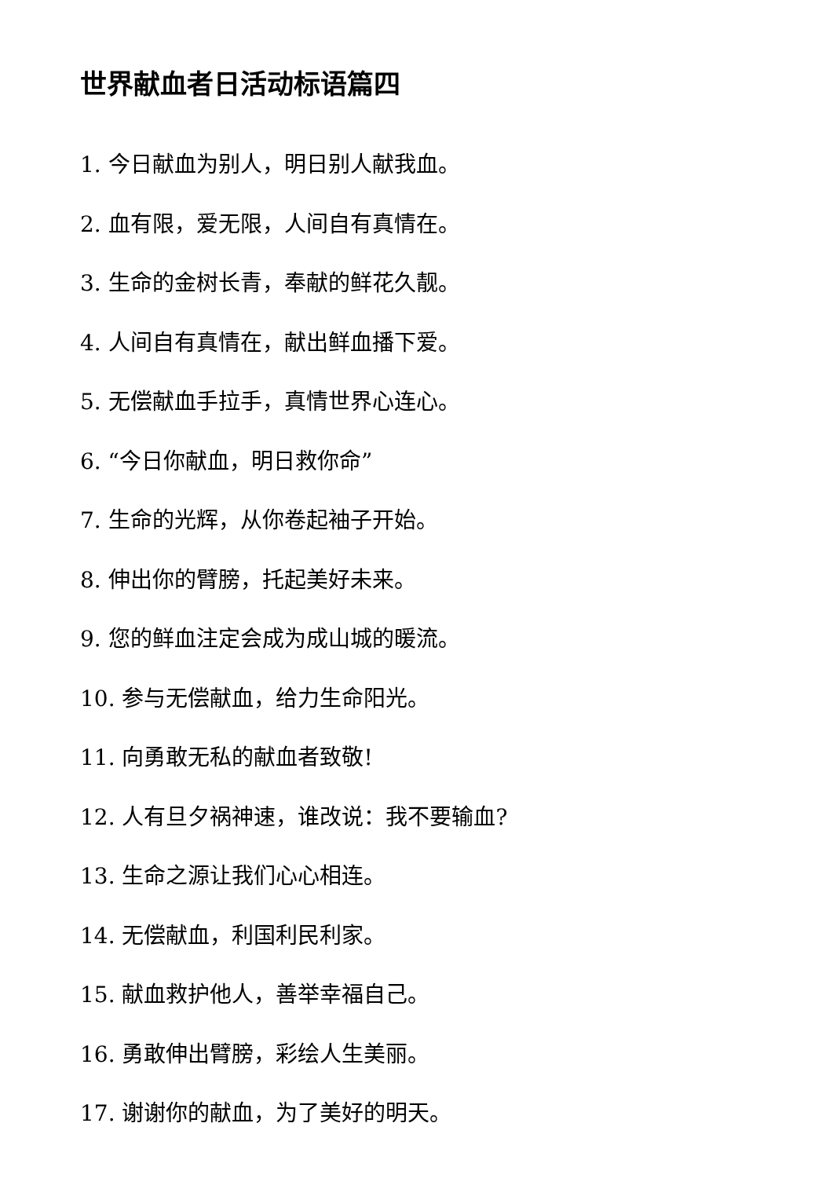世界献血者日活动标语篇四
1. 今日献血为别人，明日别人献我血。
2. 血有限，爱无限，人间自有真情在。
3. 生命的金树长青，奉献的鲜花久靓。
4. 人间自有真情在，献出鲜血播下爱。
5. 无偿献血手拉手，真情世界心连心。
6. “今日你献血，明日救你命”
7. 生命的光辉，从你卷起袖子开始。
8. 伸出你的臂膀，托起美好未来。
9. 您的鲜血注定会成为成山城的暖流。
10. 参与无偿献血，给力生命阳光。
11. 向勇敢无私的献血者致敬!
12. 人有旦夕祸神速，谁改说：我不要输血?
13. 生命之源让我们心心相连。
14. 无偿献血，利国利民利家。
15. 献血救护他人，善举幸福自己。
16. 勇敢伸出臂膀，彩绘人生美丽。
17. 谢谢你的献血，为了美好的明天。